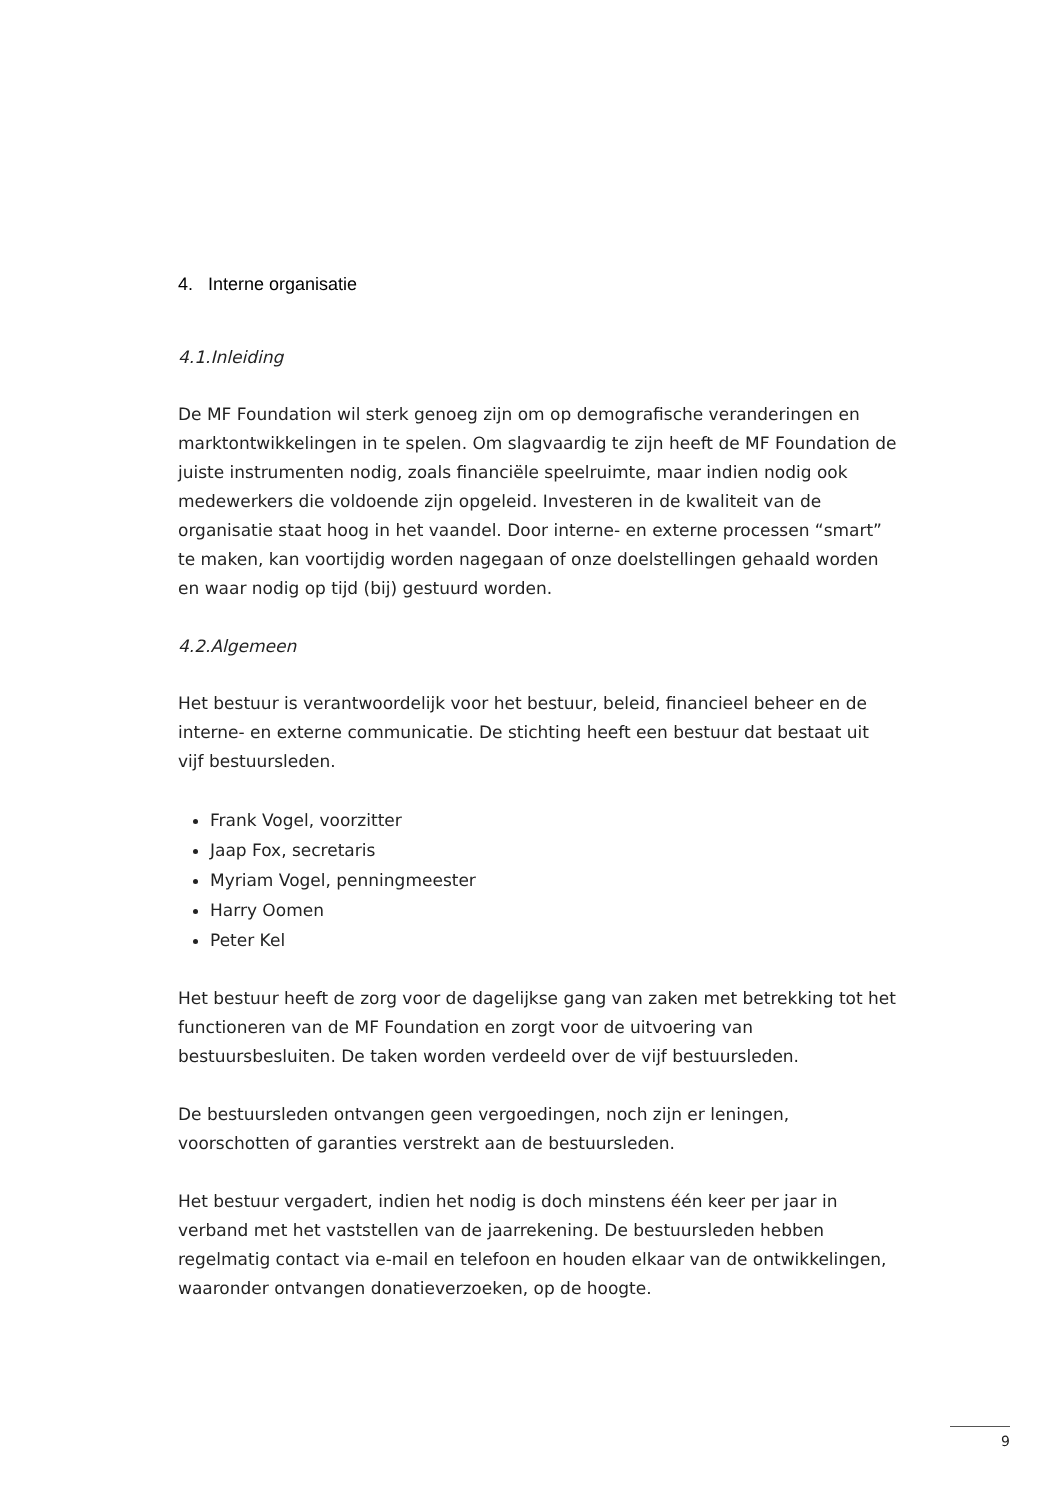4. Interne organisatie
4.1.Inleiding
De MF Foundation wil sterk genoeg zijn om op demografische veranderingen en marktontwikkelingen in te spelen. Om slagvaardig te zijn heeft de MF Foundation de juiste instrumenten nodig, zoals financiële speelruimte, maar indien nodig ook medewerkers die voldoende zijn opgeleid. Investeren in de kwaliteit van de organisatie staat hoog in het vaandel. Door interne- en externe processen “smart” te maken, kan voortijdig worden nagegaan of onze doelstellingen gehaald worden en waar nodig op tijd (bij) gestuurd worden.
4.2.Algemeen
Het bestuur is verantwoordelijk voor het bestuur, beleid, financieel beheer en de interne- en externe communicatie. De stichting heeft een bestuur dat bestaat uit vijf bestuursleden.
Frank Vogel, voorzitter
Jaap Fox, secretaris
Myriam Vogel, penningmeester
Harry Oomen
Peter Kel
Het bestuur heeft de zorg voor de dagelijkse gang van zaken met betrekking tot het functioneren van de MF Foundation en zorgt voor de uitvoering van bestuursbesluiten. De taken worden verdeeld over de vijf bestuursleden.
De bestuursleden ontvangen geen vergoedingen, noch zijn er leningen, voorschotten of garanties verstrekt aan de bestuursleden.
Het bestuur vergadert, indien het nodig is doch minstens één keer per jaar in verband met het vaststellen van de jaarrekening. De bestuursleden hebben regelmatig contact via e-mail en telefoon en houden elkaar van de ontwikkelingen, waaronder ontvangen donatieverzoeken, op de hoogte.
9